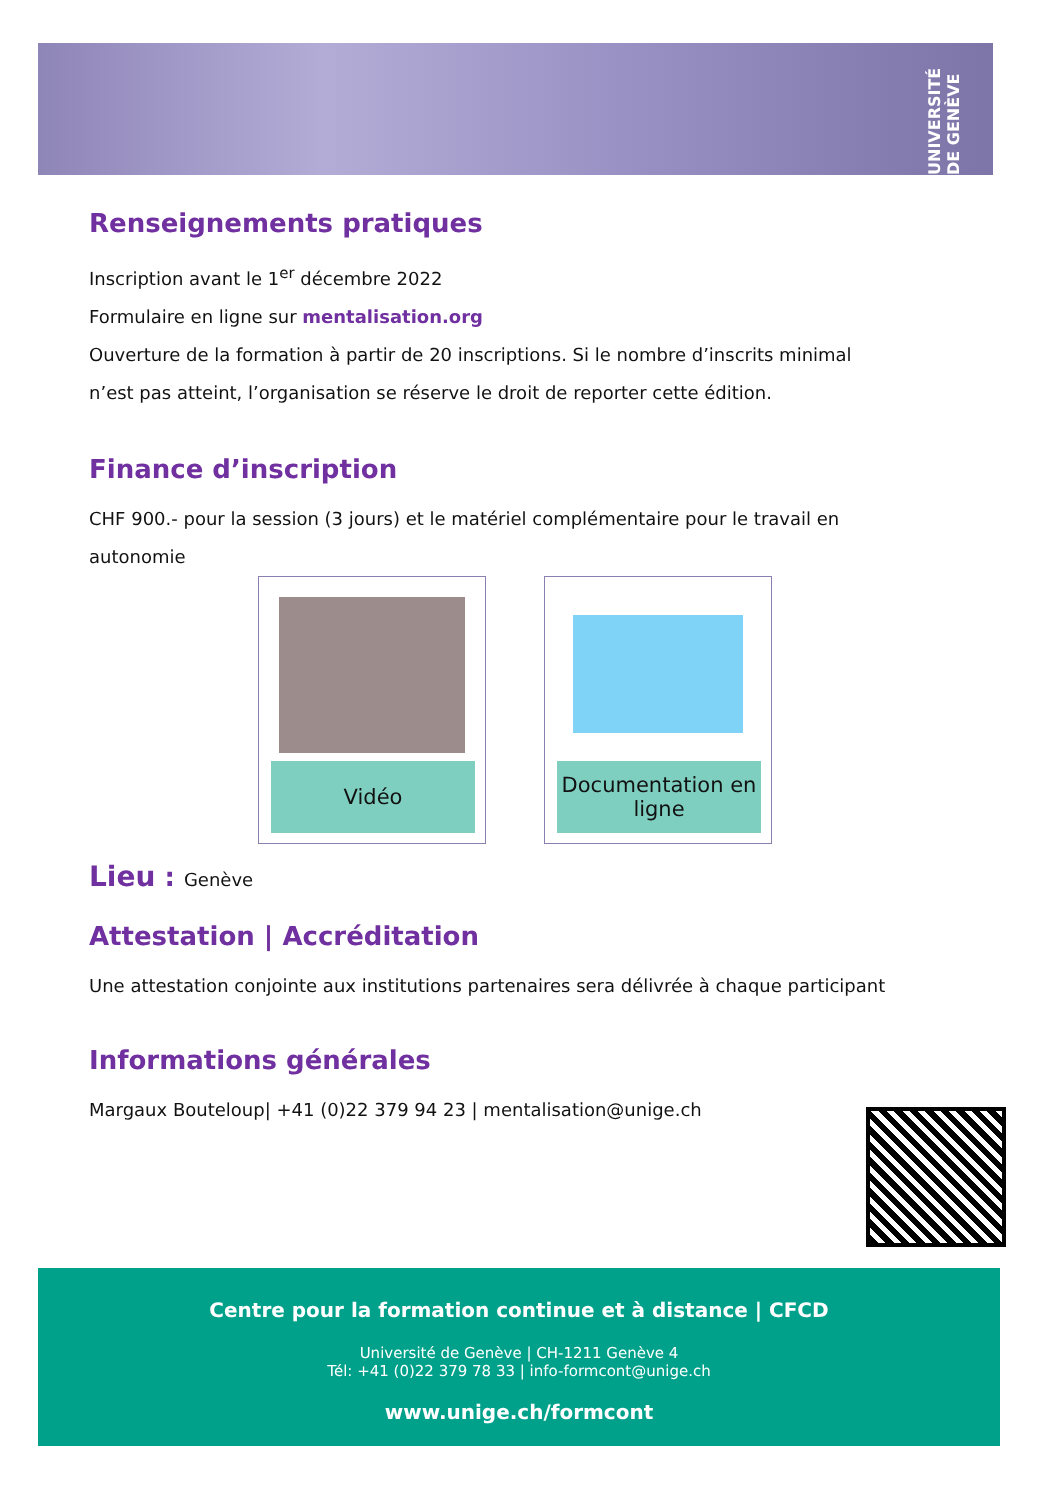UNIVERSITÉ DE GENÈVE
Renseignements pratiques
Inscription avant le 1<sup>er</sup> décembre 2022
Formulaire en ligne sur mentalisation.org
Ouverture de la formation à partir de 20 inscriptions. Si le nombre d’inscrits minimal n’est pas atteint, l’organisation se réserve le droit de reporter cette édition.
Finance d’inscription
CHF 900.- pour la session (3 jours) et le matériel complémentaire pour le travail en autonomie
Vidéo
Documentation en ligne
Lieu : Genève
Attestation | Accréditation
Une attestation conjointe aux institutions partenaires sera délivrée à chaque participant
Informations générales
Margaux Bouteloup| +41 (0)22 379 94 23 | mentalisation@unige.ch
Centre pour la formation continue et à distance | CFCD
Université de Genève | CH-1211 Genève 4
Tél: +41 (0)22 379 78 33 | info-formcont@unige.ch
www.unige.ch/formcont